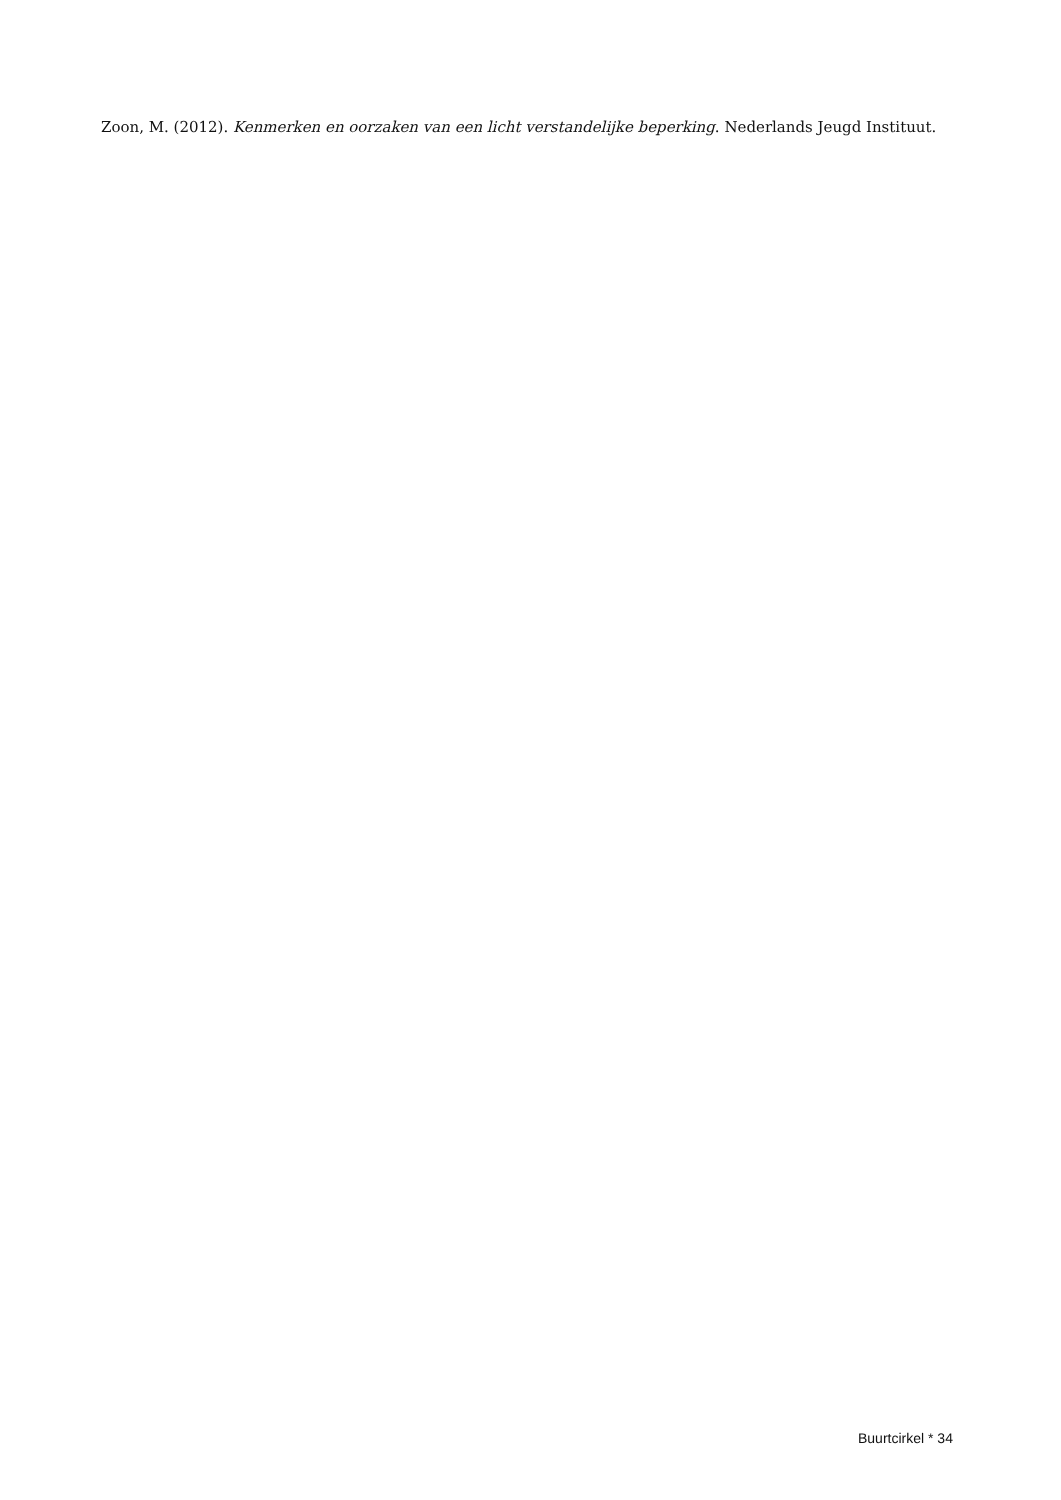Zoon, M. (2012). Kenmerken en oorzaken van een licht verstandelijke beperking. Nederlands Jeugd Instituut.
Buurtcirkel * 34